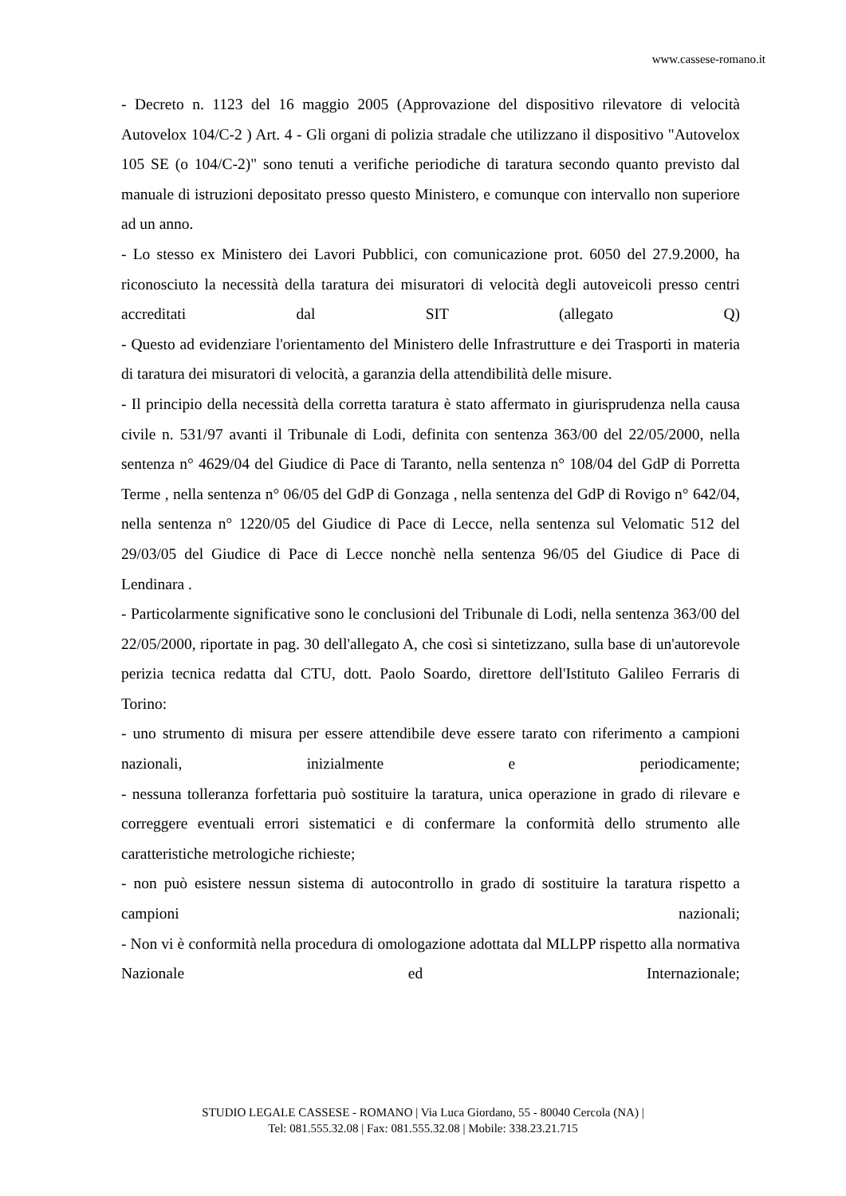www.cassese-romano.it
- Decreto n. 1123 del 16 maggio 2005 (Approvazione del dispositivo rilevatore di velocità Autovelox 104/C-2 ) Art. 4 - Gli organi di polizia stradale che utilizzano il dispositivo "Autovelox 105 SE (o 104/C-2)" sono tenuti a verifiche periodiche di taratura secondo quanto previsto dal manuale di istruzioni depositato presso questo Ministero, e comunque con intervallo non superiore ad un anno.
- Lo stesso ex Ministero dei Lavori Pubblici, con comunicazione prot. 6050 del 27.9.2000, ha riconosciuto la necessità della taratura dei misuratori di velocità degli autoveicoli presso centri accreditati dal SIT (allegato Q)
- Questo ad evidenziare l'orientamento del Ministero delle Infrastrutture e dei Trasporti in materia di taratura dei misuratori di velocità, a garanzia della attendibilità delle misure.
- Il principio della necessità della corretta taratura è stato affermato in giurisprudenza nella causa civile n. 531/97 avanti il Tribunale di Lodi, definita con sentenza 363/00 del 22/05/2000, nella sentenza n° 4629/04 del Giudice di Pace di Taranto, nella sentenza n° 108/04 del GdP di Porretta Terme , nella sentenza n° 06/05 del GdP di Gonzaga , nella sentenza del GdP di Rovigo n° 642/04, nella sentenza n° 1220/05 del Giudice di Pace di Lecce, nella sentenza sul Velomatic 512 del 29/03/05 del Giudice di Pace di Lecce nonchè nella sentenza 96/05 del Giudice di Pace di Lendinara .
- Particolarmente significative sono le conclusioni del Tribunale di Lodi, nella sentenza 363/00 del 22/05/2000, riportate in pag. 30 dell'allegato A, che così si sintetizzano, sulla base di un'autorevole perizia tecnica redatta dal CTU, dott. Paolo Soardo, direttore dell'Istituto Galileo Ferraris di Torino:
- uno strumento di misura per essere attendibile deve essere tarato con riferimento a campioni nazionali, inizialmente e periodicamente;
- nessuna tolleranza forfettaria può sostituire la taratura, unica operazione in grado di rilevare e correggere eventuali errori sistematici e di confermare la conformità dello strumento alle caratteristiche metrologiche richieste;
- non può esistere nessun sistema di autocontrollo in grado di sostituire la taratura rispetto a campioni nazionali;
- Non vi è conformità nella procedura di omologazione adottata dal MLLPP rispetto alla normativa Nazionale ed Internazionale;
STUDIO LEGALE CASSESE - ROMANO | Via Luca Giordano, 55 - 80040 Cercola (NA) |
Tel: 081.555.32.08 | Fax: 081.555.32.08 | Mobile: 338.23.21.715